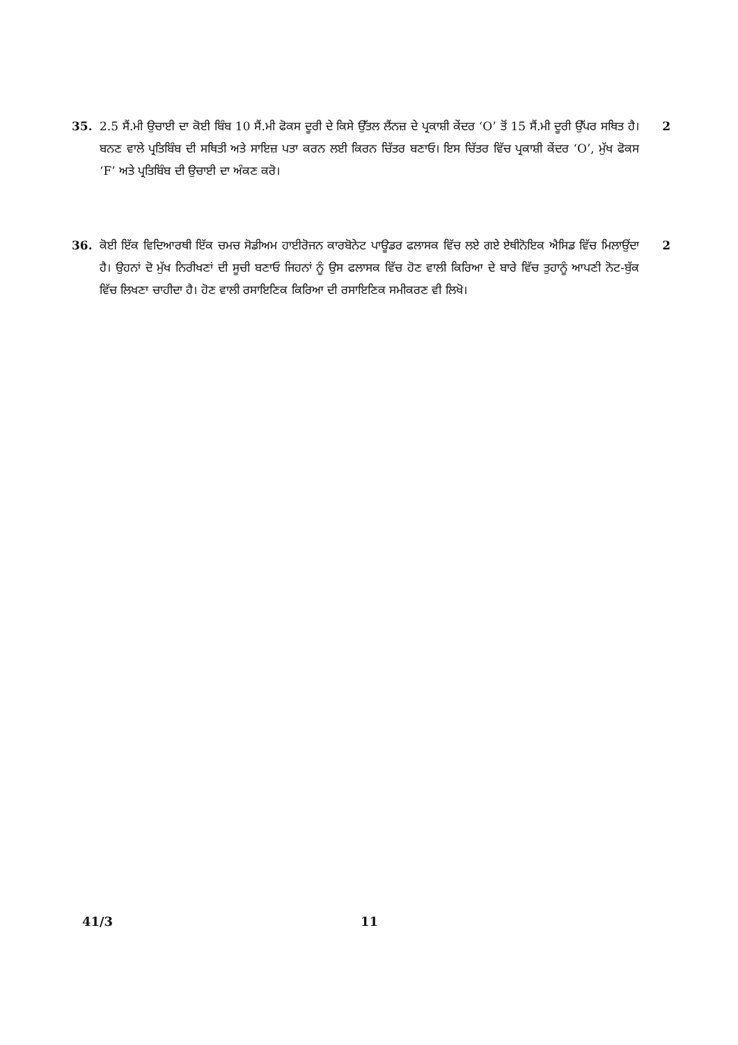35. 2.5 ਸੈਂ.ਮੀ ਉਚਾਈ ਦਾ ਕੋਈ ਬਿੰਬ 10 ਸੈਂ.ਮੀ ਫੋਕਸ ਦੂਰੀ ਦੇ ਕਿਸੇ ਉੱਤਲ ਲੈਂਨਜ਼ ਦੇ ਪ੍ਰਕਾਸ਼ੀ ਕੇਂਦਰ ‘O’ ਤੋਂ 15 ਸੈਂ.ਮੀ ਦੂਰੀ ਉੱਪਰ ਸਥਿਤ ਹੈ। ਬਨਣ ਵਾਲੇ ਪ੍ਰਤਿਬਿੰਬ ਦੀ ਸਥਿਤੀ ਅਤੇ ਸਾਇਜ਼ ਪਤਾ ਕਰਨ ਲਈ ਕਿਰਨ ਚਿੱਤਰ ਬਣਾਓ। ਇਸ ਚਿੱਤਰ ਵਿੱਚ ਪ੍ਰਕਾਸ਼ੀ ਕੇਂਦਰ ‘O’, ਮੁੱਖ ਫੋਕਸ ‘F’ ਅਤੇ ਪ੍ਰਤਿਬਿੰਬ ਦੀ ਉਚਾਈ ਦਾ ਅੰਕਣ ਕਰੋ।
2
36. ਕੋਈ ਇੱਕ ਵਿਦਿਆਰਥੀ ਇੱਕ ਚਮਚ ਸੋਡੀਅਮ ਹਾਈਰੋਜਨ ਕਾਰਬੋਨੇਟ ਪਾਊਡਰ ਫਲਾਸਕ ਵਿੱਚ ਲਏ ਗਏ ਏਥੀਨੋਇਕ ਐਸਿਡ ਵਿੱਚ ਮਿਲਾਉਂਦਾ ਹੈ। ਉਹਨਾਂ ਦੋ ਮੁੱਖ ਨਿਰੀਖਣਾਂ ਦੀ ਸੂਚੀ ਬਣਾਓ ਜਿਹਨਾਂ ਨੂੰ ਉਸ ਫਲਾਸਕ ਵਿੱਚ ਹੋਣ ਵਾਲੀ ਕਿਰਿਆ ਦੇ ਬਾਰੇ ਵਿੱਚ ਤੁਹਾਨੂੰ ਆਪਣੀ ਨੋਟ-ਬੁੱਕ ਵਿੱਚ ਲਿਖਣਾ ਚਾਹੀਦਾ ਹੈ। ਹੋਣ ਵਾਲੀ ਰਸਾਇਣਿਕ ਕਿਰਿਆ ਦੀ ਰਸਾਇਣਿਕ ਸਮੀਕਰਣ ਵੀ ਲਿਖੋ।
2
41/3 11